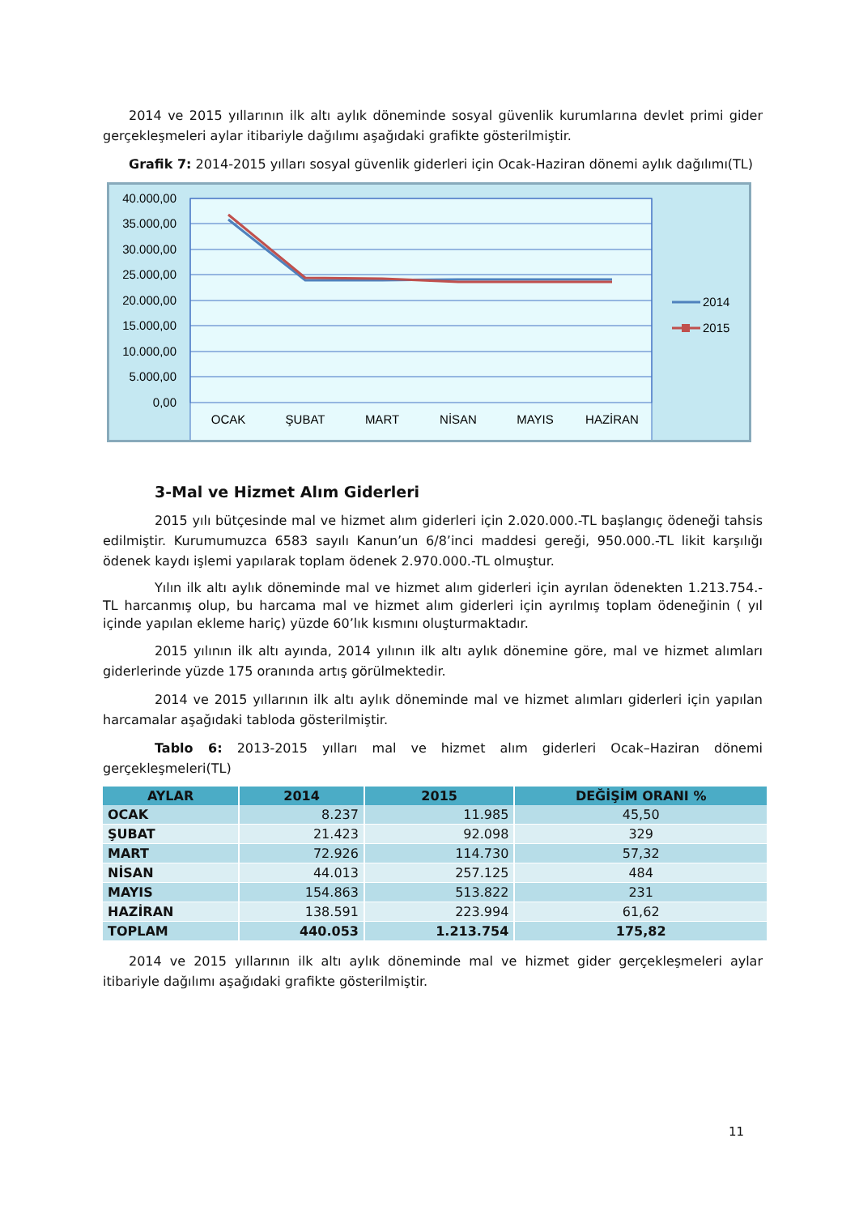2014 ve 2015 yıllarının ilk altı aylık döneminde sosyal güvenlik kurumlarına devlet primi gider gerçekleşmeleri aylar itibariyle dağılımı aşağıdaki grafikte gösterilmiştir.
Grafik 7: 2014-2015 yılları sosyal güvenlik giderleri için Ocak-Haziran dönemi aylık dağılımı(TL)
40.000,00
35.000,00
30.000,00
25.000,00
20.000,00
15.000,00
10.000,00
5.000,00
0,00
OCAK
ŞUBAT
MART
NİSAN
MAYIS
HAZİRAN
2014
2015
3-Mal ve Hizmet Alım Giderleri
2015 yılı bütçesinde mal ve hizmet alım giderleri için 2.020.000.-TL başlangıç ödeneği tahsis edilmiştir. Kurumumuzca 6583 sayılı Kanun’un 6/8’inci maddesi gereği, 950.000.-TL likit karşılığı ödenek kaydı işlemi yapılarak toplam ödenek 2.970.000.-TL olmuştur.
Yılın ilk altı aylık döneminde mal ve hizmet alım giderleri için ayrılan ödenekten 1.213.754.-TL harcanmış olup, bu harcama mal ve hizmet alım giderleri için ayrılmış toplam ödeneğinin ( yıl içinde yapılan ekleme hariç) yüzde 60’lık kısmını oluşturmaktadır.
2015 yılının ilk altı ayında, 2014 yılının ilk altı aylık dönemine göre, mal ve hizmet alımları giderlerinde yüzde 175 oranında artış görülmektedir.
2014 ve 2015 yıllarının ilk altı aylık döneminde mal ve hizmet alımları giderleri için yapılan harcamalar aşağıdaki tabloda gösterilmiştir.
Tablo 6: 2013-2015 yılları mal ve hizmet alım giderleri Ocak–Haziran dönemi gerçekleşmeleri(TL)
| AYLAR | 2014 | 2015 | DEĞİŞİM ORANI % |
| --- | --- | --- | --- |
| OCAK | 8.237 | 11.985 | 45,50 |
| ŞUBAT | 21.423 | 92.098 | 329 |
| MART | 72.926 | 114.730 | 57,32 |
| NİSAN | 44.013 | 257.125 | 484 |
| MAYIS | 154.863 | 513.822 | 231 |
| HAZİRAN | 138.591 | 223.994 | 61,62 |
| TOPLAM | 440.053 | 1.213.754 | 175,82 |
2014 ve 2015 yıllarının ilk altı aylık döneminde mal ve hizmet gider gerçekleşmeleri aylar itibariyle dağılımı aşağıdaki grafikte gösterilmiştir.
11